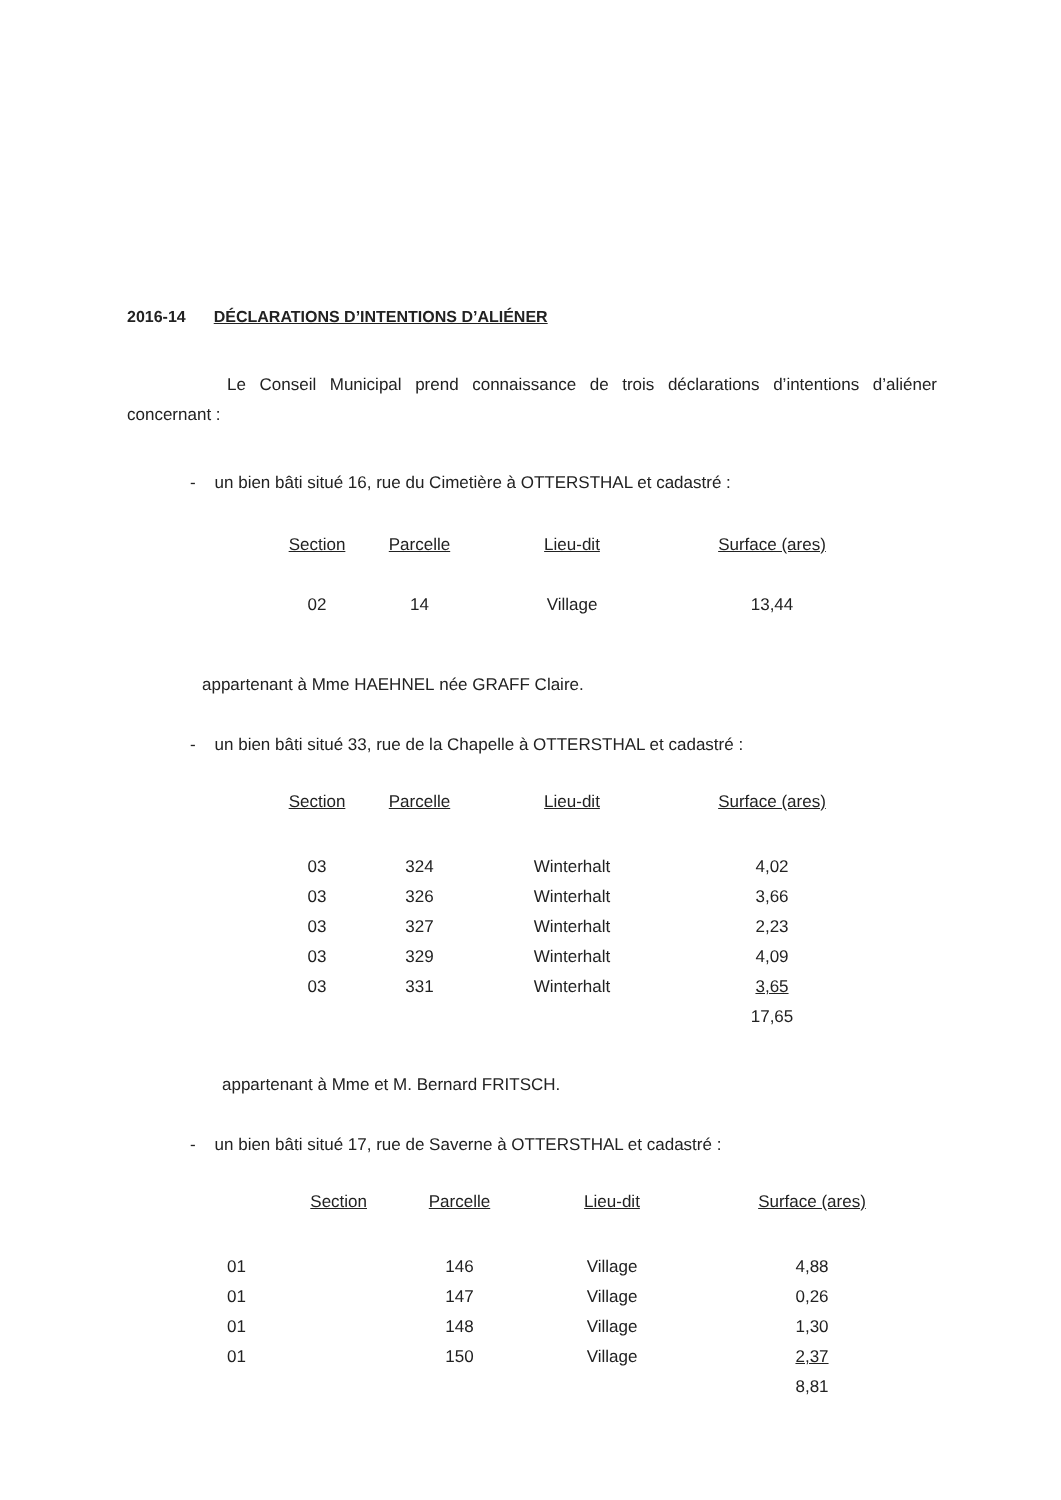2016-14 DÉCLARATIONS D’INTENTIONS D’ALIÉNER
Le Conseil Municipal prend connaissance de trois déclarations d’intentions d’aliéner concernant :
- un bien bâti situé 16, rue du Cimetière à OTTERSTHAL et cadastré :
| Section | Parcelle | Lieu-dit | Surface (ares) |
| --- | --- | --- | --- |
| 02 | 14 | Village | 13,44 |
appartenant à Mme HAEHNEL née GRAFF Claire.
- un bien bâti situé 33, rue de la Chapelle à OTTERSTHAL et cadastré :
| Section | Parcelle | Lieu-dit | Surface (ares) |
| --- | --- | --- | --- |
| 03 | 324 | Winterhalt | 4,02 |
| 03 | 326 | Winterhalt | 3,66 |
| 03 | 327 | Winterhalt | 2,23 |
| 03 | 329 | Winterhalt | 4,09 |
| 03 | 331 | Winterhalt | 3,65 |
| | | | 17,65 |
appartenant à Mme et M. Bernard FRITSCH.
- un bien bâti situé 17, rue de Saverne à OTTERSTHAL et cadastré :
| Section | Parcelle | Lieu-dit | Surface (ares) |
| --- | --- | --- | --- |
| 01 | 146 | Village | 4,88 |
| 01 | 147 | Village | 0,26 |
| 01 | 148 | Village | 1,30 |
| 01 | 150 | Village | 2,37 |
| | | | 8,81 |